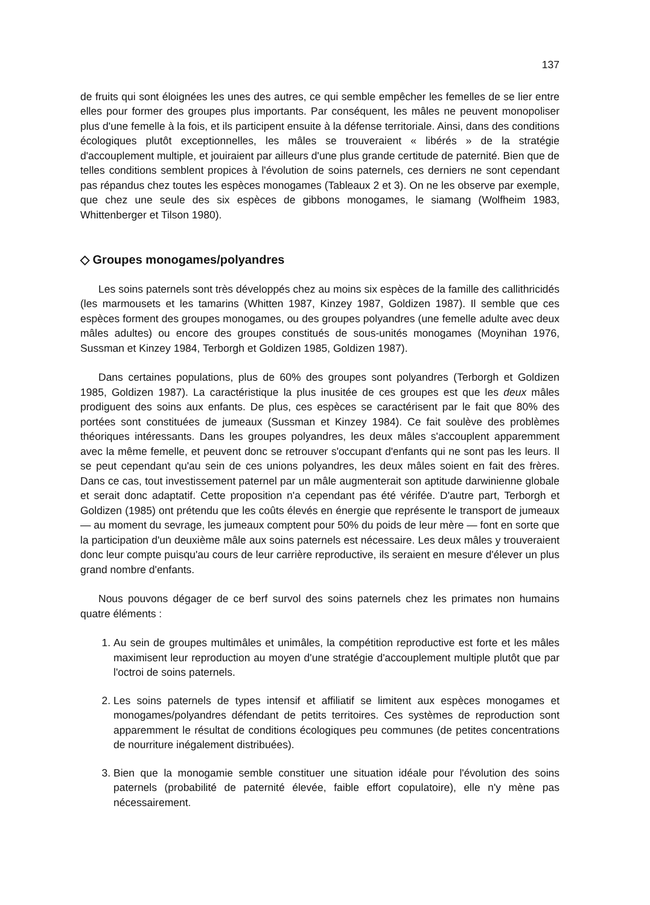137
de fruits qui sont éloignées les unes des autres, ce qui semble empêcher les femelles de se lier entre elles pour former des groupes plus importants. Par conséquent, les mâles ne peuvent monopoliser plus d'une femelle à la fois, et ils participent ensuite à la défense territoriale. Ainsi, dans des conditions écologiques plutôt exceptionnelles, les mâles se trouveraient « libérés » de la stratégie d'accouplement multiple, et jouiraient par ailleurs d'une plus grande certitude de paternité. Bien que de telles conditions semblent propices à l'évolution de soins paternels, ces derniers ne sont cependant pas répandus chez toutes les espèces monogames (Tableaux 2 et 3). On ne les observe par exemple, que chez une seule des six espèces de gibbons monogames, le siamang (Wolfheim 1983, Whittenberger et Tilson 1980).
◇ Groupes monogames/polyandres
Les soins paternels sont très développés chez au moins six espèces de la famille des callithricidés (les marmousets et les tamarins (Whitten 1987, Kinzey 1987, Goldizen 1987). Il semble que ces espèces forment des groupes monogames, ou des groupes polyandres (une femelle adulte avec deux mâles adultes) ou encore des groupes constitués de sous-unités monogames (Moynihan 1976, Sussman et Kinzey 1984, Terborgh et Goldizen 1985, Goldizen 1987).
Dans certaines populations, plus de 60% des groupes sont polyandres (Terborgh et Goldizen 1985, Goldizen 1987). La caractéristique la plus inusitée de ces groupes est que les deux mâles prodiguent des soins aux enfants. De plus, ces espèces se caractérisent par le fait que 80% des portées sont constituées de jumeaux (Sussman et Kinzey 1984). Ce fait soulève des problèmes théoriques intéressants. Dans les groupes polyandres, les deux mâles s'accouplent apparemment avec la même femelle, et peuvent donc se retrouver s'occupant d'enfants qui ne sont pas les leurs. Il se peut cependant qu'au sein de ces unions polyandres, les deux mâles soient en fait des frères. Dans ce cas, tout investissement paternel par un mâle augmenterait son aptitude darwinienne globale et serait donc adaptatif. Cette proposition n'a cependant pas été vérifée. D'autre part, Terborgh et Goldizen (1985) ont prétendu que les coûts élevés en énergie que représente le transport de jumeaux — au moment du sevrage, les jumeaux comptent pour 50% du poids de leur mère — font en sorte que la participation d'un deuxième mâle aux soins paternels est nécessaire. Les deux mâles y trouveraient donc leur compte puisqu'au cours de leur carrière reproductive, ils seraient en mesure d'élever un plus grand nombre d'enfants.
Nous pouvons dégager de ce berf survol des soins paternels chez les primates non humains quatre éléments :
1. Au sein de groupes multimâles et unimâles, la compétition reproductive est forte et les mâles maximisent leur reproduction au moyen d'une stratégie d'accouplement multiple plutôt que par l'octroi de soins paternels.
2. Les soins paternels de types intensif et affiliatif se limitent aux espèces monogames et monogames/polyandres défendant de petits territoires. Ces systèmes de reproduction sont apparemment le résultat de conditions écologiques peu communes (de petites concentrations de nourriture inégalement distribuées).
3. Bien que la monogamie semble constituer une situation idéale pour l'évolution des soins paternels (probabilité de paternité élevée, faible effort copulatoire), elle n'y mène pas nécessairement.